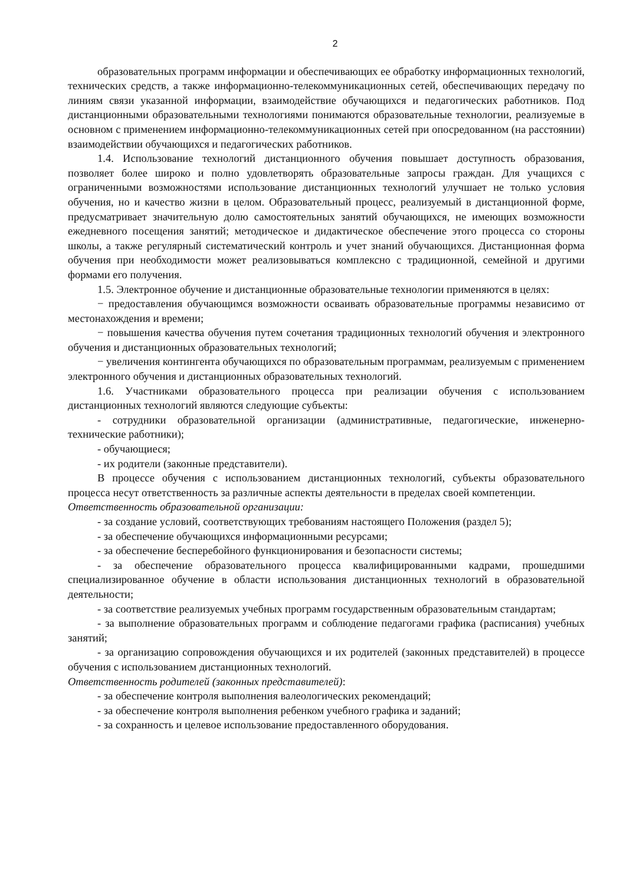2
образовательных программ информации и обеспечивающих ее обработку информационных технологий, технических средств, а также информационно-телекоммуникационных сетей, обеспечивающих передачу по линиям связи указанной информации, взаимодействие обучающихся и педагогических работников. Под дистанционными образовательными технологиями понимаются образовательные технологии, реализуемые в основном с применением информационно-телекоммуникационных сетей при опосредованном (на расстоянии) взаимодействии обучающихся и педагогических работников.
1.4. Использование технологий дистанционного обучения повышает доступность образования, позволяет более широко и полно удовлетворять образовательные запросы граждан. Для учащихся с ограниченными возможностями использование дистанционных технологий улучшает не только условия обучения, но и качество жизни в целом. Образовательный процесс, реализуемый в дистанционной форме, предусматривает значительную долю самостоятельных занятий обучающихся, не имеющих возможности ежедневного посещения занятий; методическое и дидактическое обеспечение этого процесса со стороны школы, а также регулярный систематический контроль и учет знаний обучающихся. Дистанционная форма обучения при необходимости может реализовываться комплексно с традиционной, семейной и другими формами его получения.
1.5. Электронное обучение и дистанционные образовательные технологии применяются в целях:
− предоставления обучающимся возможности осваивать образовательные программы независимо от местонахождения и времени;
− повышения качества обучения путем сочетания традиционных технологий обучения и электронного обучения и дистанционных образовательных технологий;
− увеличения контингента обучающихся по образовательным программам, реализуемым с применением электронного обучения и дистанционных образовательных технологий.
1.6. Участниками образовательного процесса при реализации обучения с использованием дистанционных технологий являются следующие субъекты:
- сотрудники образовательной организации (административные, педагогические, инженерно-технические работники);
- обучающиеся;
- их родители (законные представители).
В процессе обучения с использованием дистанционных технологий, субъекты образовательного процесса несут ответственность за различные аспекты деятельности в пределах своей компетенции.
Ответственность образовательной организации:
- за создание условий, соответствующих требованиям настоящего Положения (раздел 5);
- за обеспечение обучающихся информационными ресурсами;
- за обеспечение бесперебойного функционирования и безопасности системы;
- за обеспечение образовательного процесса квалифицированными кадрами, прошедшими специализированное обучение в области использования дистанционных технологий в образовательной деятельности;
- за соответствие реализуемых учебных программ государственным образовательным стандартам;
- за выполнение образовательных программ и соблюдение педагогами графика (расписания) учебных занятий;
- за организацию сопровождения обучающихся и их родителей (законных представителей) в процессе обучения с использованием дистанционных технологий.
Ответственность родителей (законных представителей):
- за обеспечение контроля выполнения валеологических рекомендаций;
- за обеспечение контроля выполнения ребенком учебного графика и заданий;
- за сохранность и целевое использование предоставленного оборудования.